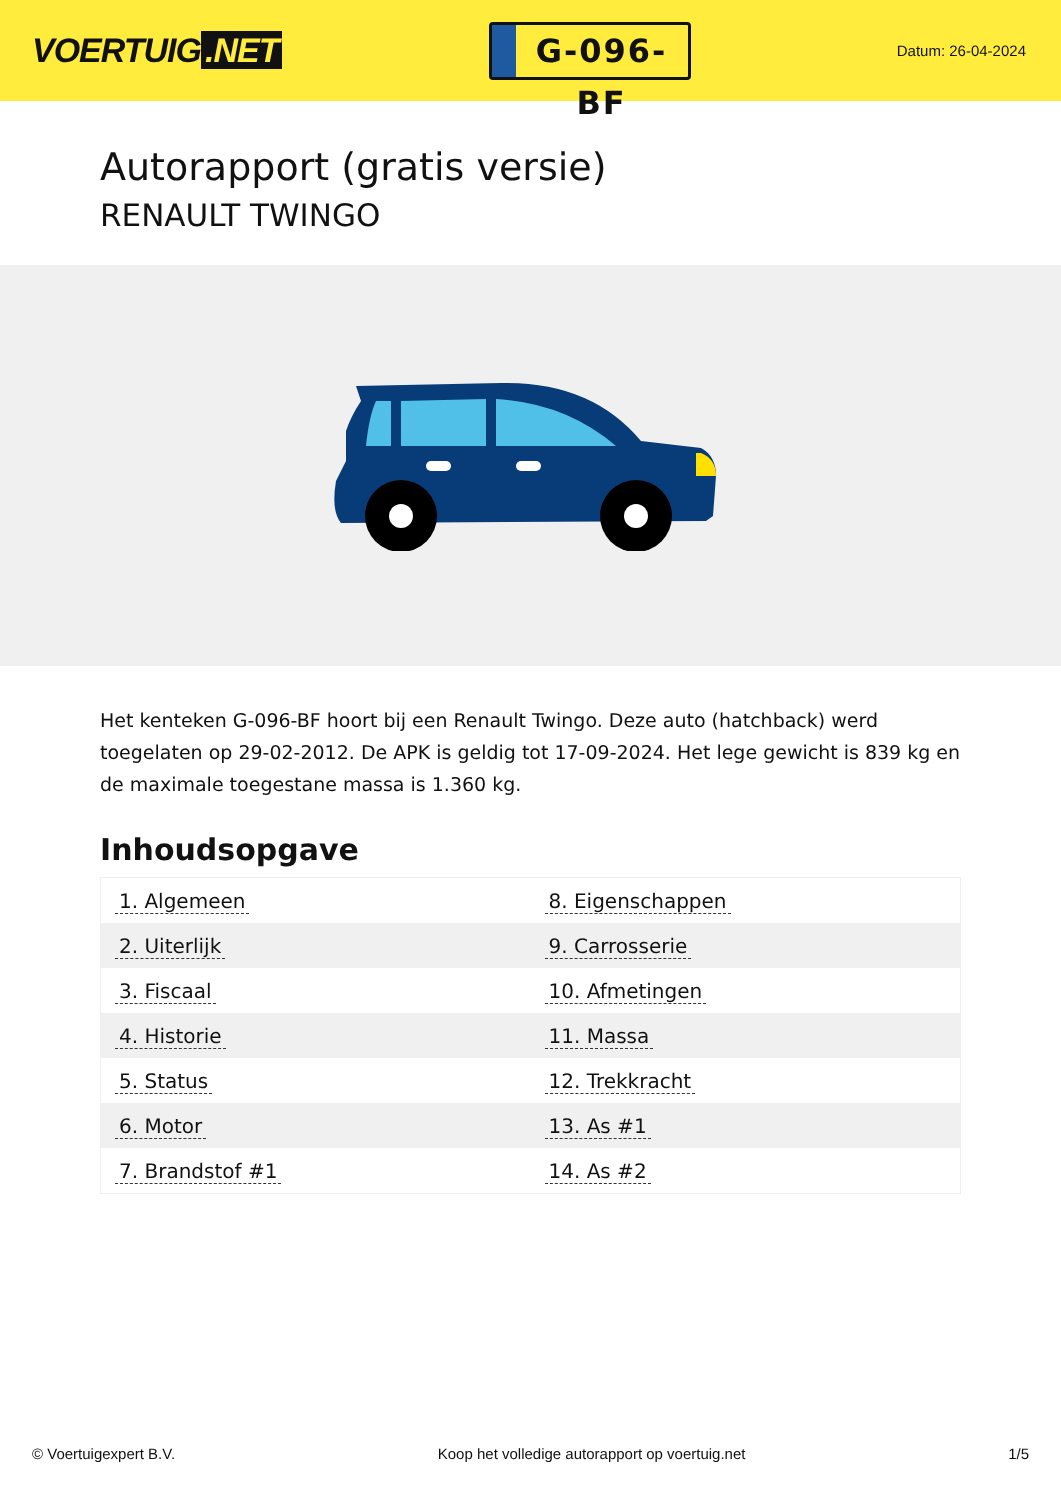VOERTUIG.NET
G-096-BF
Datum: 26-04-2024
Autorapport (gratis versie)
RENAULT TWINGO
Het kenteken G-096-BF hoort bij een Renault Twingo. Deze auto (hatchback) werd toegelaten op 29-02-2012. De APK is geldig tot 17-09-2024. Het lege gewicht is 839 kg en de maximale toegestane massa is 1.360 kg.
Inhoudsopgave
| 1. Algemeen | 8. Eigenschappen |
| 2. Uiterlijk | 9. Carrosserie |
| 3. Fiscaal | 10. Afmetingen |
| 4. Historie | 11. Massa |
| 5. Status | 12. Trekkracht |
| 6. Motor | 13. As #1 |
| 7. Brandstof #1 | 14. As #2 |
© Voertuigexpert B.V. Koop het volledige autorapport op voertuig.net 1/5